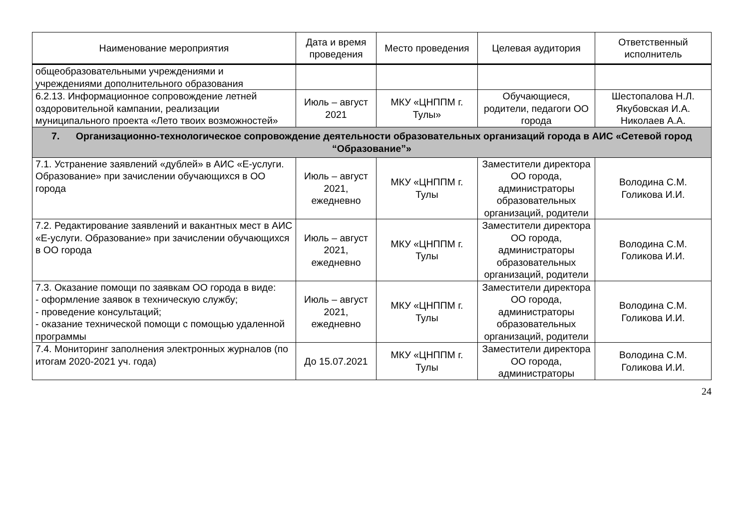| Наименование мероприятия | Дата и время проведения | Место проведения | Целевая аудитория | Ответственный исполнитель |
| --- | --- | --- | --- | --- |
| общеобразовательными учреждениями и учреждениями дополнительного образования | | | | |
| 6.2.13. Информационное сопровождение летней оздоровительной кампании, реализации муниципального проекта «Лето твоих возможностей» | Июль – август 2021 | МКУ «ЦНППМ г. Тулы» | Обучающиеся, родители, педагоги ОО города | Шестопалова Н.Л. Якубовская И.А. Николаев А.А. |
| 7. Организационно-технологическое сопровождение деятельности образовательных организаций города в АИС «Сетевой город “Образование”» | | | | |
| 7.1. Устранение заявлений «дублей» в АИС «Е-услуги. Образование» при зачислении обучающихся в ОО города | Июль – август 2021, ежедневно | МКУ «ЦНППМ г. Тулы | Заместители директора ОО города, администраторы образовательных организаций, родители | Володина С.М. Голикова И.И. |
| 7.2. Редактирование заявлений и вакантных мест в АИС «Е-услуги. Образование» при зачислении обучающихся в ОО города | Июль – август 2021, ежедневно | МКУ «ЦНППМ г. Тулы | Заместители директора ОО города, администраторы образовательных организаций, родители | Володина С.М. Голикова И.И. |
| 7.3. Оказание помощи по заявкам ОО города в виде: - оформление заявок в техническую службу; - проведение консультаций; - оказание технической помощи с помощью удаленной программы | Июль – август 2021, ежедневно | МКУ «ЦНППМ г. Тулы | Заместители директора ОО города, администраторы образовательных организаций, родители | Володина С.М. Голикова И.И. |
| 7.4. Мониторинг заполнения электронных журналов (по итогам 2020-2021 уч. года) | До 15.07.2021 | МКУ «ЦНППМ г. Тулы | Заместители директора ОО города, администраторы | Володина С.М. Голикова И.И. |
24